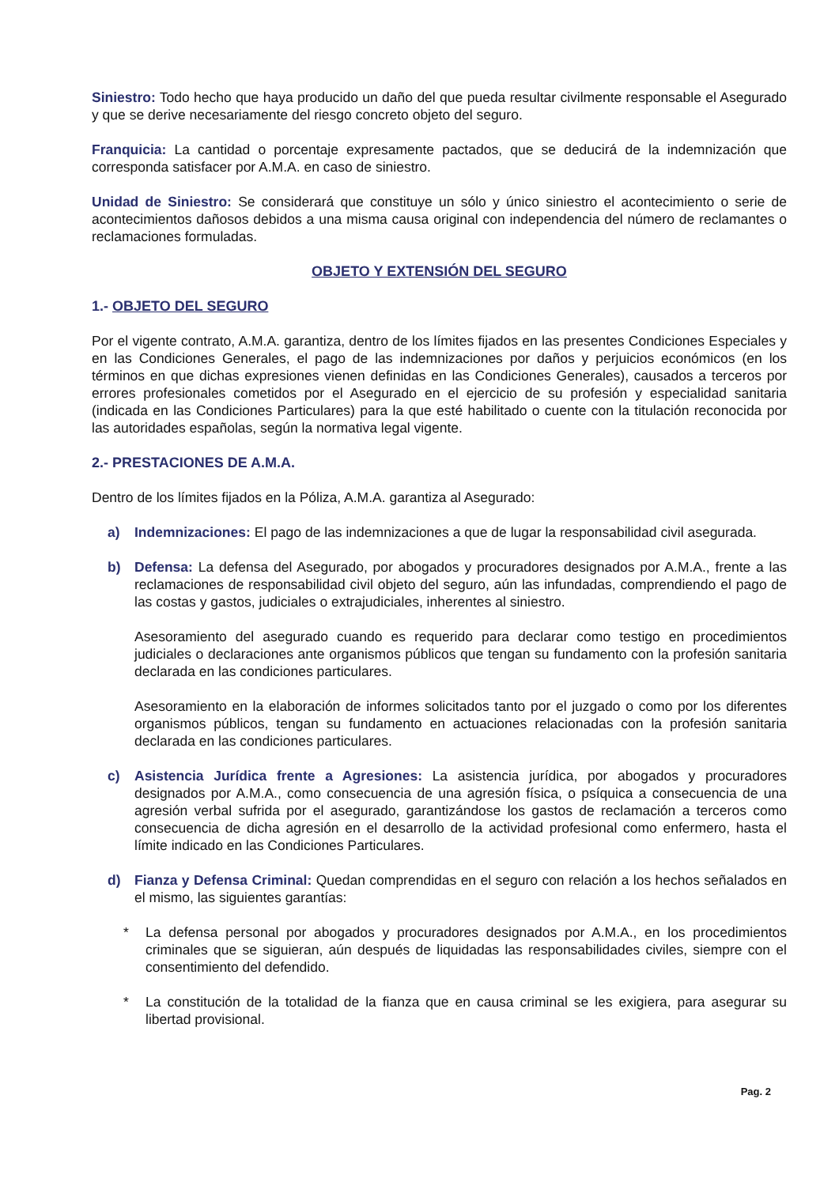Siniestro: Todo hecho que haya producido un daño del que pueda resultar civilmente responsable el Asegurado y que se derive necesariamente del riesgo concreto objeto del seguro.
Franquicia: La cantidad o porcentaje expresamente pactados, que se deducirá de la indemnización que corresponda satisfacer por A.M.A. en caso de siniestro.
Unidad de Siniestro: Se considerará que constituye un sólo y único siniestro el acontecimiento o serie de acontecimientos dañosos debidos a una misma causa original con independencia del número de reclamantes o reclamaciones formuladas.
OBJETO Y EXTENSIÓN DEL SEGURO
1.- OBJETO DEL SEGURO
Por el vigente contrato, A.M.A. garantiza, dentro de los límites fijados en las presentes Condiciones Especiales y en las Condiciones Generales, el pago de las indemnizaciones por daños y perjuicios económicos (en los términos en que dichas expresiones vienen definidas en las Condiciones Generales), causados a terceros por errores profesionales cometidos por el Asegurado en el ejercicio de su profesión y especialidad sanitaria (indicada en las Condiciones Particulares) para la que esté habilitado o cuente con la titulación reconocida por las autoridades españolas, según la normativa legal vigente.
2.- PRESTACIONES DE A.M.A.
Dentro de los límites fijados en la Póliza, A.M.A. garantiza al Asegurado:
a) Indemnizaciones: El pago de las indemnizaciones a que de lugar la responsabilidad civil asegurada.
b) Defensa: La defensa del Asegurado, por abogados y procuradores designados por A.M.A., frente a las reclamaciones de responsabilidad civil objeto del seguro, aún las infundadas, comprendiendo el pago de las costas y gastos, judiciales o extrajudiciales, inherentes al siniestro.
Asesoramiento del asegurado cuando es requerido para declarar como testigo en procedimientos judiciales o declaraciones ante organismos públicos que tengan su fundamento con la profesión sanitaria declarada en las condiciones particulares.
Asesoramiento en la elaboración de informes solicitados tanto por el juzgado o como por los diferentes organismos públicos, tengan su fundamento en actuaciones relacionadas con la profesión sanitaria declarada en las condiciones particulares.
c) Asistencia Jurídica frente a Agresiones: La asistencia jurídica, por abogados y procuradores designados por A.M.A., como consecuencia de una agresión física, o psíquica a consecuencia de una agresión verbal sufrida por el asegurado, garantizándose los gastos de reclamación a terceros como consecuencia de dicha agresión en el desarrollo de la actividad profesional como enfermero, hasta el límite indicado en las Condiciones Particulares.
d) Fianza y Defensa Criminal: Quedan comprendidas en el seguro con relación a los hechos señalados en el mismo, las siguientes garantías:
* La defensa personal por abogados y procuradores designados por A.M.A., en los procedimientos criminales que se siguieran, aún después de liquidadas las responsabilidades civiles, siempre con el consentimiento del defendido.
* La constitución de la totalidad de la fianza que en causa criminal se les exigiera, para asegurar su libertad provisional.
Pag. 2